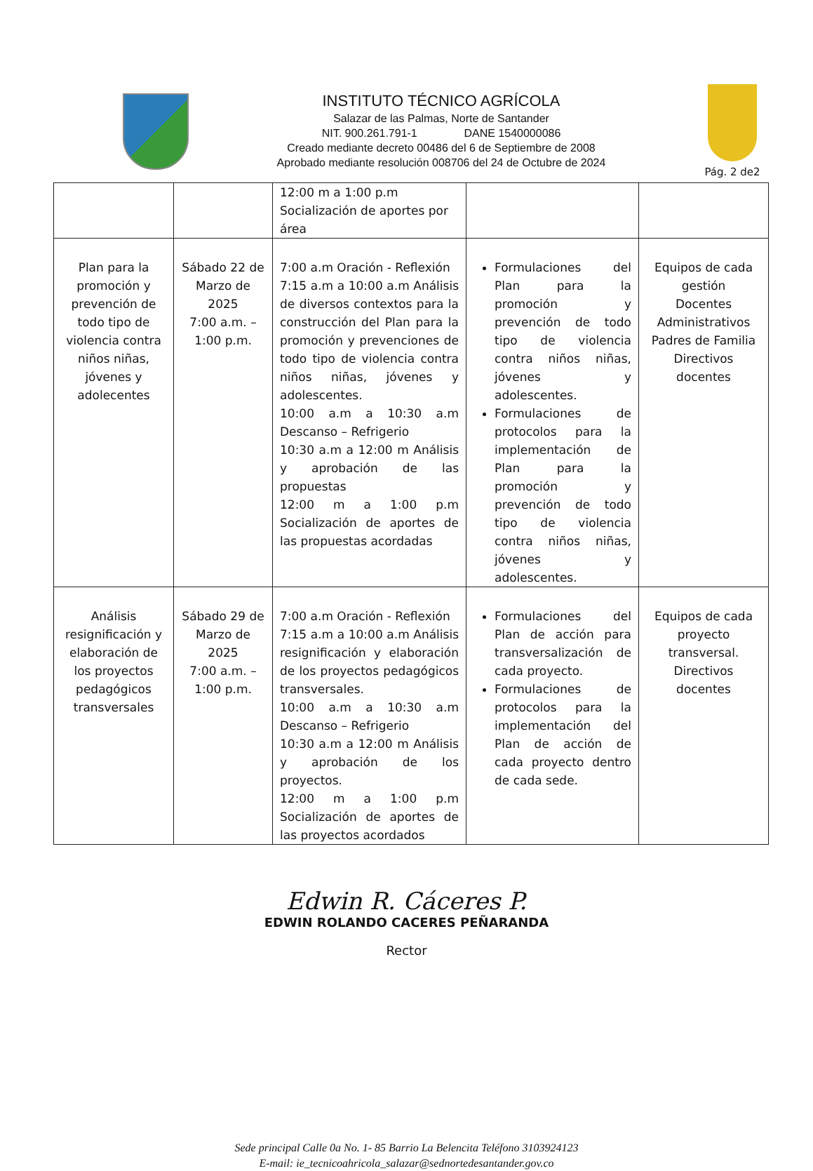INSTITUTO TÉCNICO AGRÍCOLA
Salazar de las Palmas, Norte de Santander
NIT. 900.261.791-1 DANE 1540000086
Creado mediante decreto 00486 del 6 de Septiembre de 2008
Aprobado mediante resolución 008706 del 24 de Octubre de 2024
Pág. 2 de2
| | | 12:00 m a 1:00 p.m Socialización de aportes por área | | |
| Plan para la promoción y prevención de todo tipo de violencia contra niños niñas, jóvenes y adolecentes | Sábado 22 de Marzo de 2025 7:00 a.m. – 1:00 p.m. | 7:00 a.m Oración - Reflexión 7:15 a.m a 10:00 a.m Análisis de diversos contextos para la construcción del Plan para la promoción y prevenciones de todo tipo de violencia contra niños niñas, jóvenes y adolescentes. 10:00 a.m a 10:30 a.m Descanso – Refrigerio 10:30 a.m a 12:00 m Análisis y aprobación de las propuestas 12:00 m a 1:00 p.m Socialización de aportes de las propuestas acordadas | Formulaciones del Plan para la promoción y prevención de todo tipo de violencia contra niños niñas, jóvenes y adolescentes. Formulaciones de protocolos para la implementación de Plan para la promoción y prevención de todo tipo de violencia contra niños niñas, jóvenes y adolescentes. | Equipos de cada gestión Docentes Administrativos Padres de Familia Directivos docentes |
| Análisis resignificación y elaboración de los proyectos pedagógicos transversales | Sábado 29 de Marzo de 2025 7:00 a.m. – 1:00 p.m. | 7:00 a.m Oración - Reflexión 7:15 a.m a 10:00 a.m Análisis resignificación y elaboración de los proyectos pedagógicos transversales. 10:00 a.m a 10:30 a.m Descanso – Refrigerio 10:30 a.m a 12:00 m Análisis y aprobación de los proyectos. 12:00 m a 1:00 p.m Socialización de aportes de las proyectos acordados | Formulaciones del Plan de acción para transversalización de cada proyecto. Formulaciones de protocolos para la implementación del Plan de acción de cada proyecto dentro de cada sede. | Equipos de cada proyecto transversal. Directivos docentes |
Edwin R. Cáceres P.
EDWIN ROLANDO CACERES PEÑARANDA
Rector
Sede principal Calle 0a No. 1- 85 Barrio La Belencita Teléfono 3103924123
E-mail: ie_tecnicoahricola_salazar@sednortedesantander.gov.co